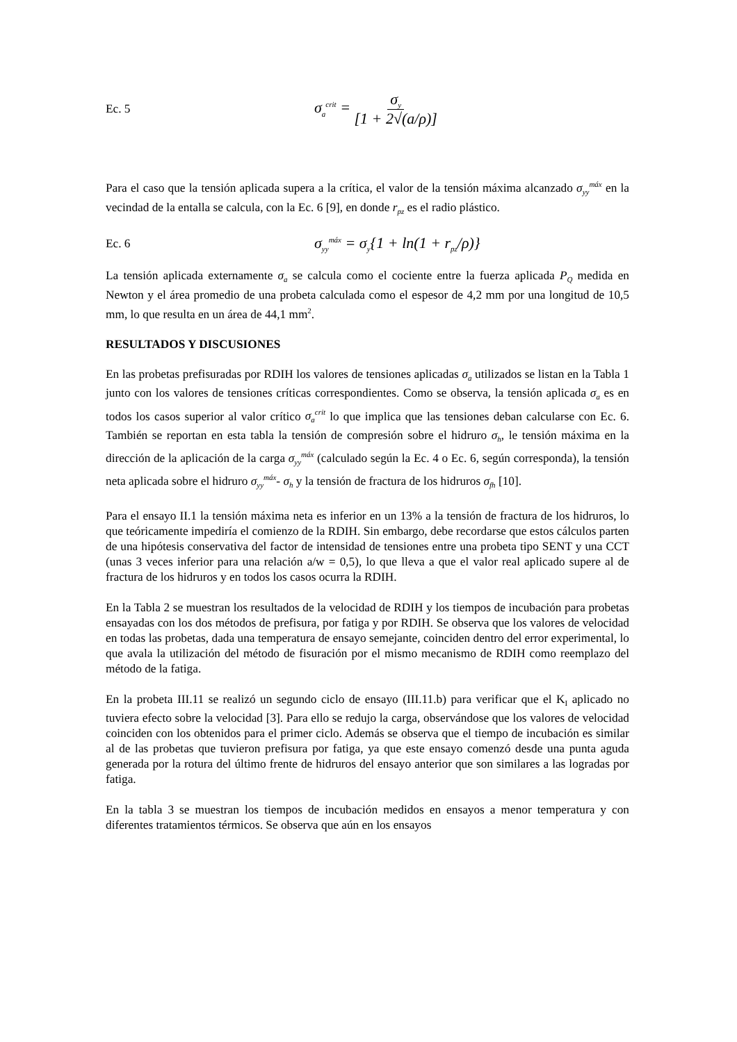Ec. 5 σ<sub>a</sub><sup>crit</sup> = σ<sub>y</sub> [1 + 2√(a/ρ)]
Para el caso que la tensión aplicada supera a la crítica, el valor de la tensión máxima alcanzado σ<sub>yy</sub><sup>máx</sup> en la vecindad de la entalla se calcula, con la Ec. 6 [9], en donde r<sub>pz</sub> es el radio plástico.
Ec. 6 σ<sub>yy</sub><sup>máx</sup> = σ<sub>y</sub>{1 + ln(1 + r<sub>pz</sub>/ρ)}
La tensión aplicada externamente σ<sub>a</sub> se calcula como el cociente entre la fuerza aplicada P<sub>Q</sub> medida en Newton y el área promedio de una probeta calculada como el espesor de 4,2 mm por una longitud de 10,5 mm, lo que resulta en un área de 44,1 mm<sup>2</sup>.
RESULTADOS Y DISCUSIONES
En las probetas prefisuradas por RDIH los valores de tensiones aplicadas σ<sub>a</sub> utilizados se listan en la Tabla 1 junto con los valores de tensiones críticas correspondientes. Como se observa, la tensión aplicada σ<sub>a</sub> es en todos los casos superior al valor crítico σ<sub>a</sub><sup>crit</sup> lo que implica que las tensiones deban calcularse con Ec. 6. También se reportan en esta tabla la tensión de compresión sobre el hidruro σ<sub>h</sub>, le tensión máxima en la dirección de la aplicación de la carga σ<sub>yy</sub><sup>máx</sup> (calculado según la Ec. 4 o Ec. 6, según corresponda), la tensión neta aplicada sobre el hidruro σ<sub>yy</sub><sup>máx</sup>- σ<sub>h</sub> y la tensión de fractura de los hidruros σ<sub>fh</sub> [10].
Para el ensayo II.1 la tensión máxima neta es inferior en un 13% a la tensión de fractura de los hidruros, lo que teóricamente impediría el comienzo de la RDIH. Sin embargo, debe recordarse que estos cálculos parten de una hipótesis conservativa del factor de intensidad de tensiones entre una probeta tipo SENT y una CCT (unas 3 veces inferior para una relación a/w = 0,5), lo que lleva a que el valor real aplicado supere al de fractura de los hidruros y en todos los casos ocurra la RDIH.
En la Tabla 2 se muestran los resultados de la velocidad de RDIH y los tiempos de incubación para probetas ensayadas con los dos métodos de prefisura, por fatiga y por RDIH. Se observa que los valores de velocidad en todas las probetas, dada una temperatura de ensayo semejante, coinciden dentro del error experimental, lo que avala la utilización del método de fisuración por el mismo mecanismo de RDIH como reemplazo del método de la fatiga.
En la probeta III.11 se realizó un segundo ciclo de ensayo (III.11.b) para verificar que el K<sub>I</sub> aplicado no tuviera efecto sobre la velocidad [3]. Para ello se redujo la carga, observándose que los valores de velocidad coinciden con los obtenidos para el primer ciclo. Además se observa que el tiempo de incubación es similar al de las probetas que tuvieron prefisura por fatiga, ya que este ensayo comenzó desde una punta aguda generada por la rotura del último frente de hidruros del ensayo anterior que son similares a las logradas por fatiga.
En la tabla 3 se muestran los tiempos de incubación medidos en ensayos a menor temperatura y con diferentes tratamientos térmicos. Se observa que aún en los ensayos